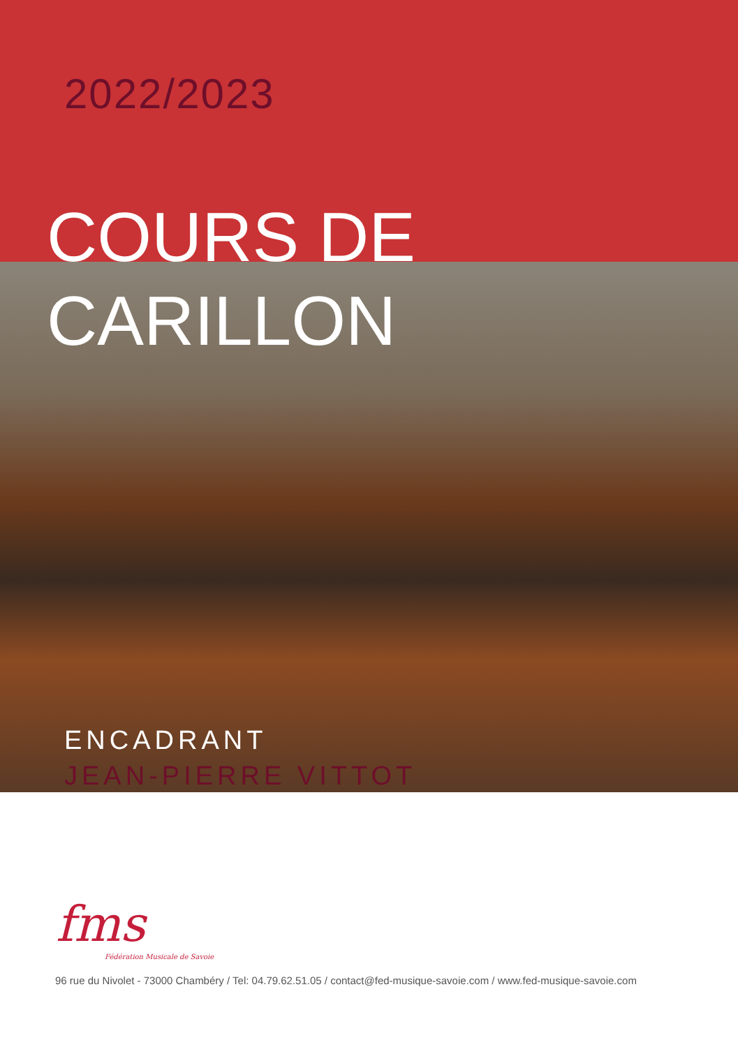2022/2023
COURS DE
CARILLON
ENCADRANT
JEAN-PIERRE VITTOT
fms
Fédération Musicale de Savoie
96 rue du Nivolet - 73000 Chambéry / Tel: 04.79.62.51.05 / contact@fed-musique-savoie.com / www.fed-musique-savoie.com